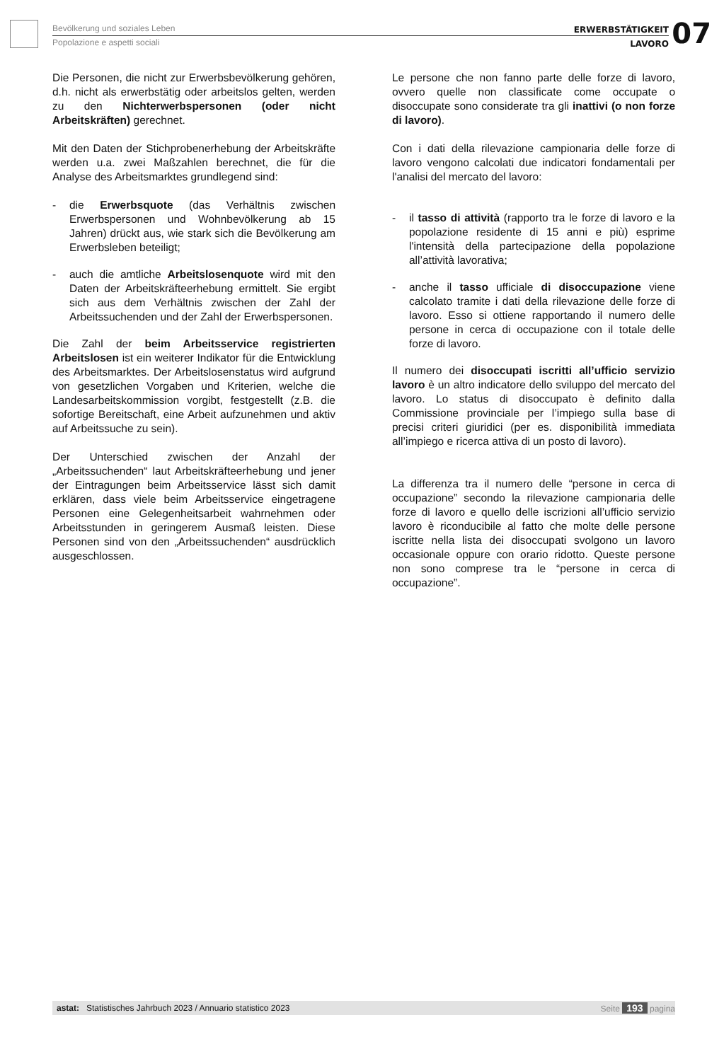Bevölkerung und soziales Leben
Popolazione e aspetti sociali
ERWERBSTÄTIGKEIT
LAVORO
07
Die Personen, die nicht zur Erwerbsbevölkerung gehören, d.h. nicht als erwerbstätig oder arbeitslos gelten, werden zu den Nichterwerbspersonen (oder nicht Arbeitskräften) gerechnet.
Mit den Daten der Stichprobenerhebung der Arbeitskräfte werden u.a. zwei Maßzahlen berechnet, die für die Analyse des Arbeitsmarktes grundlegend sind:
- die Erwerbsquote (das Verhältnis zwischen Erwerbspersonen und Wohnbevölkerung ab 15 Jahren) drückt aus, wie stark sich die Bevölkerung am Erwerbsleben beteiligt;
- auch die amtliche Arbeitslosenquote wird mit den Daten der Arbeitskräfteerhebung ermittelt. Sie ergibt sich aus dem Verhältnis zwischen der Zahl der Arbeitssuchenden und der Zahl der Erwerbspersonen.
Die Zahl der beim Arbeitsservice registrierten Arbeitslosen ist ein weiterer Indikator für die Entwicklung des Arbeitsmarktes. Der Arbeitslosenstatus wird aufgrund von gesetzlichen Vorgaben und Kriterien, welche die Landesarbeitskommission vorgibt, festgestellt (z.B. die sofortige Bereitschaft, eine Arbeit aufzunehmen und aktiv auf Arbeitssuche zu sein).
Der Unterschied zwischen der Anzahl der „Arbeitssuchenden“ laut Arbeitskräfteerhebung und jener der Eintragungen beim Arbeitsservice lässt sich damit erklären, dass viele beim Arbeitsservice eingetragene Personen eine Gelegenheitsarbeit wahrnehmen oder Arbeitsstunden in geringerem Ausmaß leisten. Diese Personen sind von den „Arbeitssuchenden“ ausdrücklich ausgeschlossen.
Le persone che non fanno parte delle forze di lavoro, ovvero quelle non classificate come occupate o disoccupate sono considerate tra gli inattivi (o non forze di lavoro).
Con i dati della rilevazione campionaria delle forze di lavoro vengono calcolati due indicatori fondamentali per l'analisi del mercato del lavoro:
- il tasso di attività (rapporto tra le forze di lavoro e la popolazione residente di 15 anni e più) esprime l'intensità della partecipazione della popolazione all’attività lavorativa;
- anche il tasso ufficiale di disoccupazione viene calcolato tramite i dati della rilevazione delle forze di lavoro. Esso si ottiene rapportando il numero delle persone in cerca di occupazione con il totale delle forze di lavoro.
Il numero dei disoccupati iscritti all’ufficio servizio lavoro è un altro indicatore dello sviluppo del mercato del lavoro. Lo status di disoccupato è definito dalla Commissione provinciale per l’impiego sulla base di precisi criteri giuridici (per es. disponibilità immediata all’impiego e ricerca attiva di un posto di lavoro).
La differenza tra il numero delle “persone in cerca di occupazione” secondo la rilevazione campionaria delle forze di lavoro e quello delle iscrizioni all’ufficio servizio lavoro è riconducibile al fatto che molte delle persone iscritte nella lista dei disoccupati svolgono un lavoro occasionale oppure con orario ridotto. Queste persone non sono comprese tra le “persone in cerca di occupazione”.
astat: Statistisches Jahrbuch 2023 / Annuario statistico 2023 Seite 193 pagina